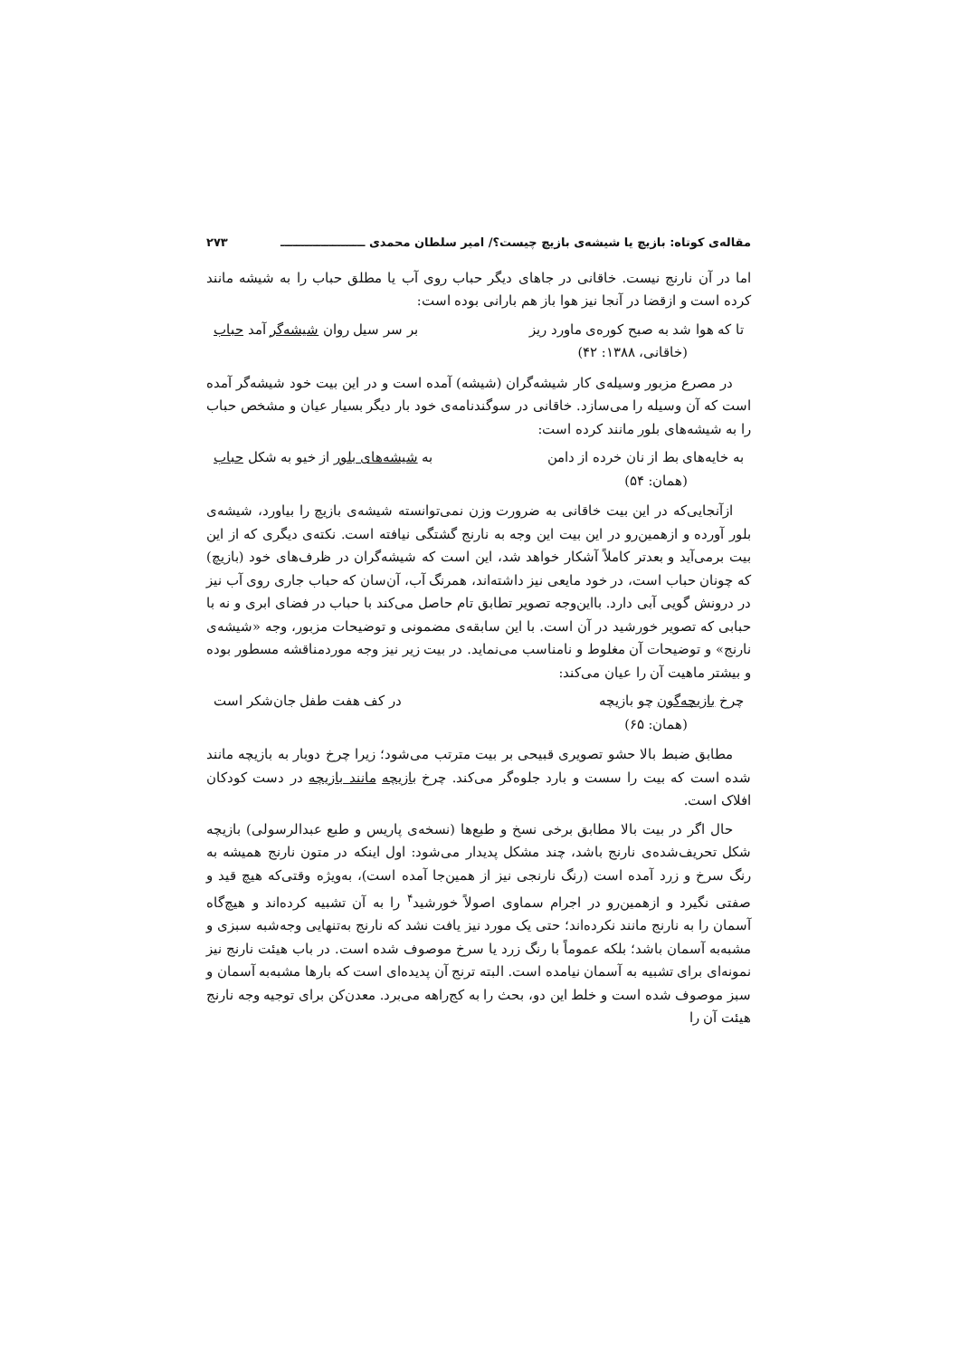مقاله‌ی کوتاه: بازیچ یا شیشه‌ی بازیچ چیست؟/ امیر سلطان محمدی ـــــــــــــــــــــ ۲۷۳
اما در آن نارنج نیست. خاقانی در جاهای دیگر حباب روی آب یا مطلق حباب را به شیشه مانند کرده است و ازقضا در آنجا نیز هوا باز هم بارانی بوده است:
تا که هوا شد به صبح کوره‌ی ماورد ریز بر سر سیل روان شیشه‌گر آمد حباب
(خاقانی، ۱۳۸۸: ۴۲)
در مصرع مزبور وسیله‌ی کار شیشه‌گران (شیشه) آمده است و در این بیت خود شیشه‌گر آمده است که آن وسیله را می‌سازد. خاقانی در سوگندنامه‌ی خود بار دیگر بسیار عیان و مشخص حباب را به شیشه‌های بلور مانند کرده است:
به خایه‌های بط از نان خرده از دامن به شیشه‌های بلور از خیو به شکل حباب
(همان: ۵۴)
ازآنجایی‌که در این بیت خاقانی به ضرورت وزن نمی‌توانسته شیشه‌ی بازیچ را بیاورد، شیشه‌ی بلور آورده و ازهمین‌رو در این بیت این وجه به نارنج گشتگی نیافته است. نکته‌ی دیگری که از این بیت برمی‌آید و بعدتر کاملاً آشکار خواهد شد، این است که شیشه‌گران در ظرف‌های خود (بازیچ) که چونان حباب است، در خود مایعی نیز داشته‌اند، همرنگ آب، آن‌سان که حباب جاری روی آب نیز در درونش گویی آبی دارد. بااین‌وجه تصویر تطابق تام حاصل می‌کند با حباب در فضای ابری و نه با حبابی که تصویر خورشید در آن است. با این سابقه‌ی مضمونی و توضیحات مزبور، وجه «شیشه‌ی نارنج» و توضیحات آن مغلوط و نامناسب می‌نماید. در بیت زیر نیز وجه موردمناقشه مسطور بوده و بیشتر ماهیت آن را عیان می‌کند:
چرخ بازیچه‌گون چو بازیچه در کف هفت طفل جان‌شکر است
(همان: ۶۵)
مطابق ضبط بالا حشو تصویری قبیحی بر بیت مترتب می‌شود؛ زیرا چرخ دوبار به بازیچه مانند شده است که بیت را سست و بارد جلوه‌گر می‌کند. چرخ بازیچه مانند بازیچه در دست کودکان افلاک است.
حال اگر در بیت بالا مطابق برخی نسخ و طبع‌ها (نسخه‌ی پاریس و طبع عبدالرسولی) بازیچه شکل تحریف‌شده‌ی نارنج باشد، چند مشکل پدیدار می‌شود: اول اینکه در متون نارنج همیشه به رنگ سرخ و زرد آمده است (رنگ نارنجی نیز از همین‌جا آمده است)، به‌ویژه وقتی‌که هیچ قید و صفتی نگیرد و ازهمین‌رو در اجرام سماوی اصولاً خورشید<sup>۴</sup> را به آن تشبیه کرده‌اند و هیچ‌گاه آسمان را به نارنج مانند نکرده‌اند؛ حتی یک مورد نیز یافت نشد که نارنج به‌تنهایی وجه‌شبه سبزی و مشبه‌به آسمان باشد؛ بلکه عموماً با رنگ زرد یا سرخ موصوف شده است. در باب هیئت نارنج نیز نمونه‌ای برای تشبیه به آسمان نیامده است. البته ترنج آن پدیده‌ای است که بارها مشبه‌به آسمان و سبز موصوف شده است و خلط این دو، بحث را به کج‌راهه می‌برد. معدن‌کن برای توجیه وجه نارنج هیئت آن را